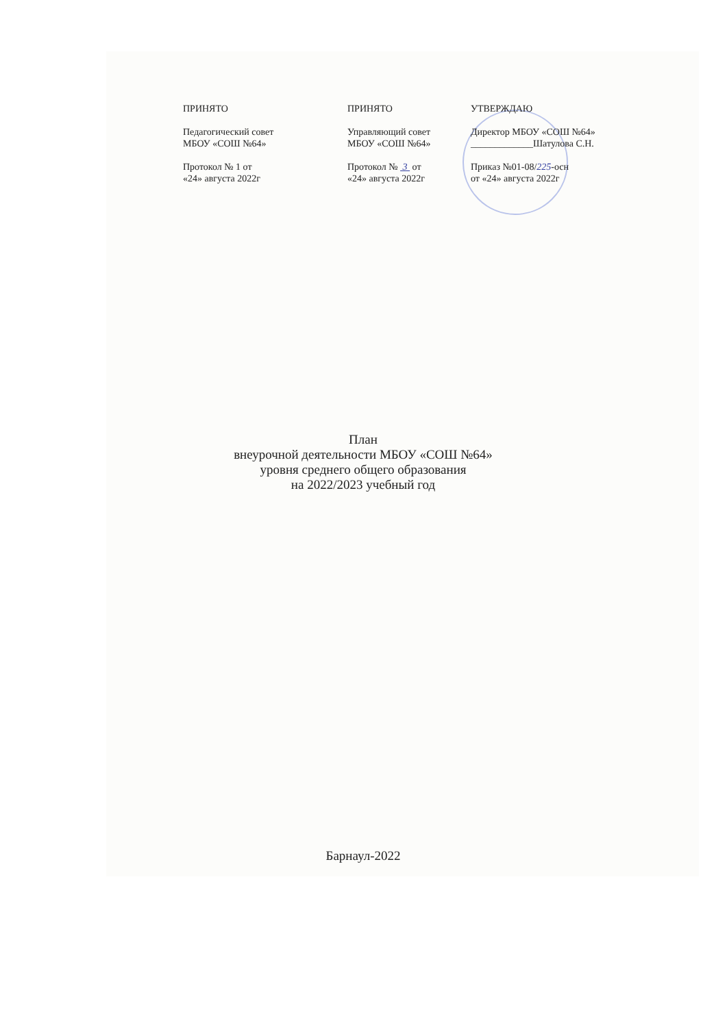ПРИНЯТО
Педагогический совет
МБОУ «СОШ №64»
Протокол № 1 от
«24» августа 2022г
ПРИНЯТО
Управляющий совет
МБОУ «СОШ №64»
Протокол № 3 от
«24» августа 2022г
УТВЕРЖДАЮ
Директор МБОУ «СОШ №64»
_____________Шатулова С.Н.
Приказ №01-08/225-осн
от «24» августа 2022г
План
внеурочной деятельности МБОУ «СОШ №64»
уровня среднего общего образования
на 2022/2023 учебный год
Барнаул-2022